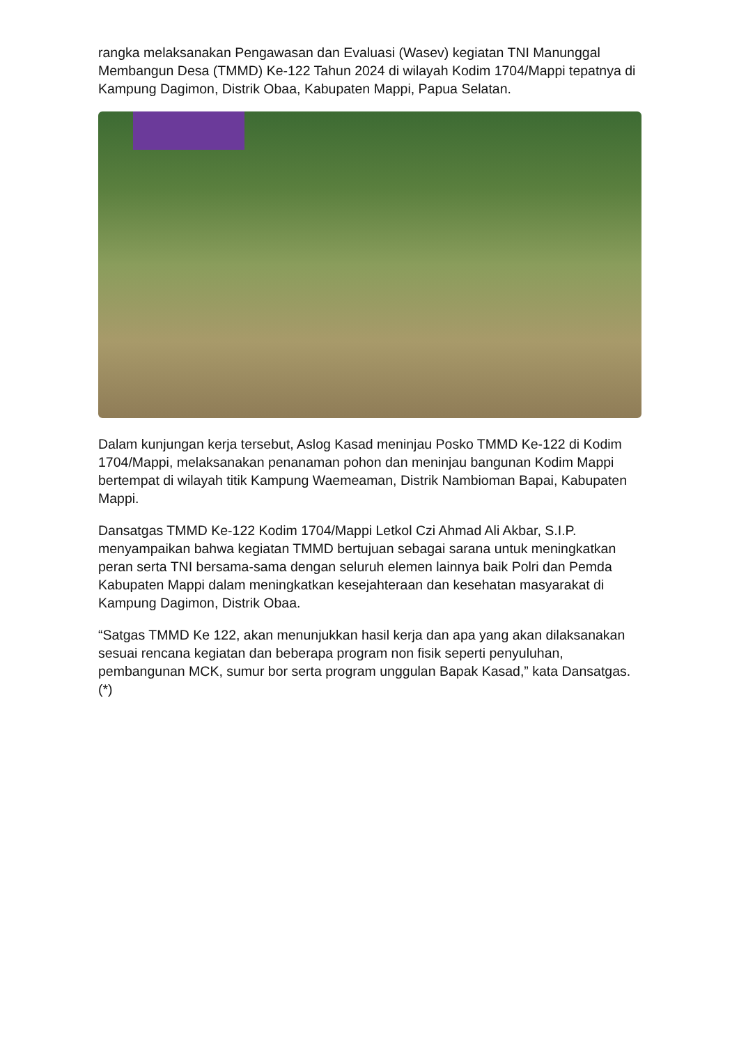rangka melaksanakan Pengawasan dan Evaluasi (Wasev) kegiatan TNI Manunggal Membangun Desa (TMMD) Ke-122 Tahun 2024 di wilayah Kodim 1704/Mappi tepatnya di Kampung Dagimon, Distrik Obaa, Kabupaten Mappi, Papua Selatan.
Dalam kunjungan kerja tersebut, Aslog Kasad meninjau Posko TMMD Ke-122 di Kodim 1704/Mappi, melaksanakan penanaman pohon dan meninjau bangunan Kodim Mappi bertempat di wilayah titik Kampung Waemeaman, Distrik Nambioman Bapai, Kabupaten Mappi.
Dansatgas TMMD Ke-122 Kodim 1704/Mappi Letkol Czi Ahmad Ali Akbar, S.I.P. menyampaikan bahwa kegiatan TMMD bertujuan sebagai sarana untuk meningkatkan peran serta TNI bersama-sama dengan seluruh elemen lainnya baik Polri dan Pemda Kabupaten Mappi dalam meningkatkan kesejahteraan dan kesehatan masyarakat di Kampung Dagimon, Distrik Obaa.
“Satgas TMMD Ke 122, akan menunjukkan hasil kerja dan apa yang akan dilaksanakan sesuai rencana kegiatan dan beberapa program non fisik seperti penyuluhan, pembangunan MCK, sumur bor serta program unggulan Bapak Kasad,” kata Dansatgas. (*)